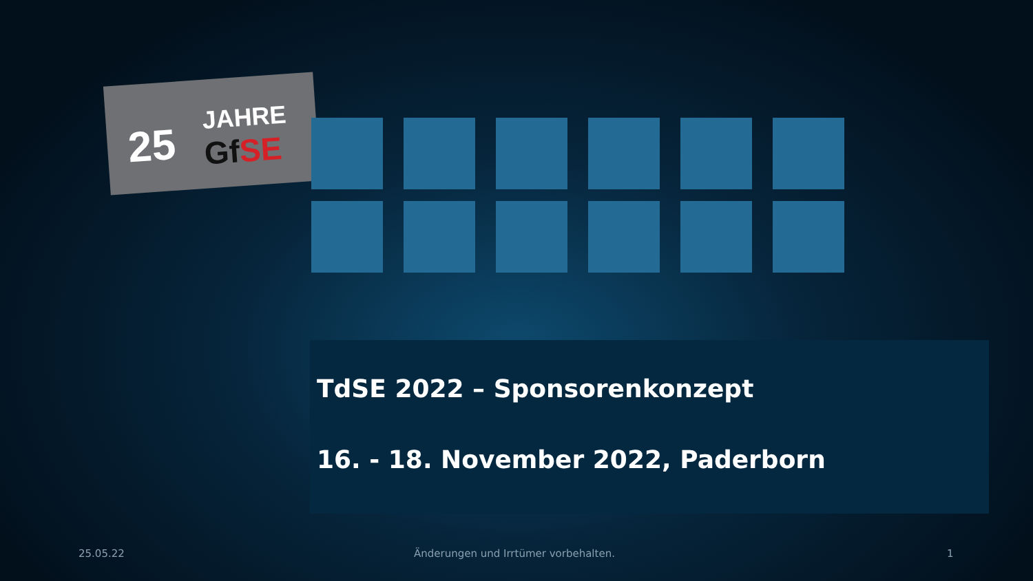25 JAHRE
GfSE
TdSE 2022 – Sponsorenkonzept
16. - 18. November 2022, Paderborn
25.05.22 Änderungen und Irrtümer vorbehalten. 1